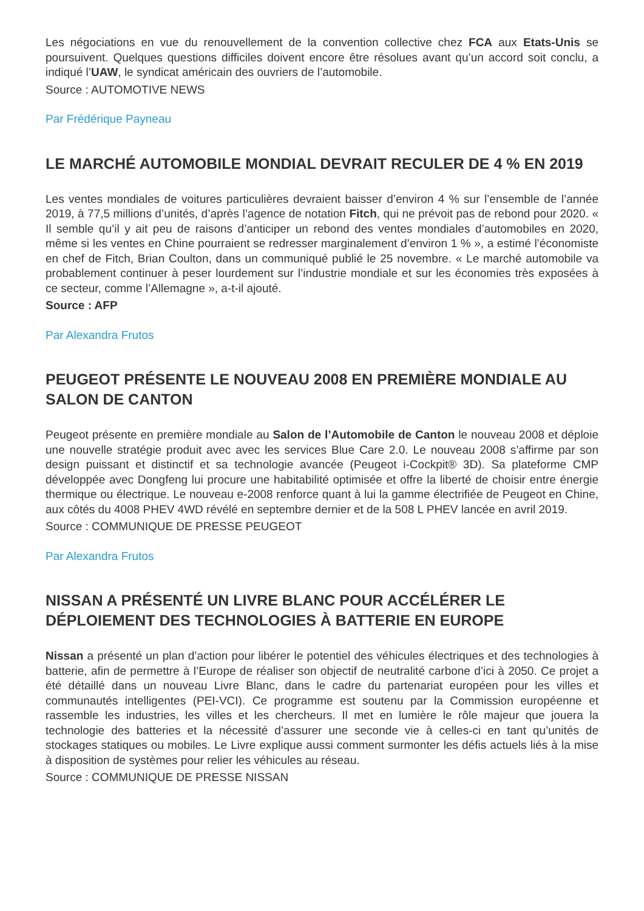Les négociations en vue du renouvellement de la convention collective chez FCA aux Etats-Unis se poursuivent. Quelques questions difficiles doivent encore être résolues avant qu’un accord soit conclu, a indiqué l’UAW, le syndicat américain des ouvriers de l’automobile.
Source : AUTOMOTIVE NEWS
Par Frédérique Payneau
LE MARCHÉ AUTOMOBILE MONDIAL DEVRAIT RECULER DE 4 % EN 2019
Les ventes mondiales de voitures particulières devraient baisser d’environ 4 % sur l’ensemble de l’année 2019, à 77,5 millions d’unités, d’après l’agence de notation Fitch, qui ne prévoit pas de rebond pour 2020. « Il semble qu’il y ait peu de raisons d’anticiper un rebond des ventes mondiales d’automobiles en 2020, même si les ventes en Chine pourraient se redresser marginalement d’environ 1 % », a estimé l’économiste en chef de Fitch, Brian Coulton, dans un communiqué publié le 25 novembre. « Le marché automobile va probablement continuer à peser lourdement sur l’industrie mondiale et sur les économies très exposées à ce secteur, comme l’Allemagne », a-t-il ajouté.
Source : AFP
Par Alexandra Frutos
PEUGEOT PRÉSENTE LE NOUVEAU 2008 EN PREMIÈRE MONDIALE AU SALON DE CANTON
Peugeot présente en première mondiale au Salon de l’Automobile de Canton le nouveau 2008 et déploie une nouvelle stratégie produit avec avec les services Blue Care 2.0. Le nouveau 2008 s’affirme par son design puissant et distinctif et sa technologie avancée (Peugeot i-Cockpit® 3D). Sa plateforme CMP développée avec Dongfeng lui procure une habitabilité optimisée et offre la liberté de choisir entre énergie thermique ou électrique. Le nouveau e-2008 renforce quant à lui la gamme électrifiée de Peugeot en Chine, aux côtés du 4008 PHEV 4WD révélé en septembre dernier et de la 508 L PHEV lancée en avril 2019.
Source : COMMUNIQUE DE PRESSE PEUGEOT
Par Alexandra Frutos
NISSAN A PRÉSENTÉ UN LIVRE BLANC POUR ACCÉLÉRER LE DÉPLOIEMENT DES TECHNOLOGIES À BATTERIE EN EUROPE
Nissan a présenté un plan d’action pour libérer le potentiel des véhicules électriques et des technologies à batterie, afin de permettre à l’Europe de réaliser son objectif de neutralité carbone d’ici à 2050. Ce projet a été détaillé dans un nouveau Livre Blanc, dans le cadre du partenariat européen pour les villes et communautés intelligentes (PEI-VCI). Ce programme est soutenu par la Commission européenne et rassemble les industries, les villes et les chercheurs. Il met en lumière le rôle majeur que jouera la technologie des batteries et la nécessité d’assurer une seconde vie à celles-ci en tant qu’unités de stockages statiques ou mobiles. Le Livre explique aussi comment surmonter les défis actuels liés à la mise à disposition de systèmes pour relier les véhicules au réseau.
Source : COMMUNIQUE DE PRESSE NISSAN